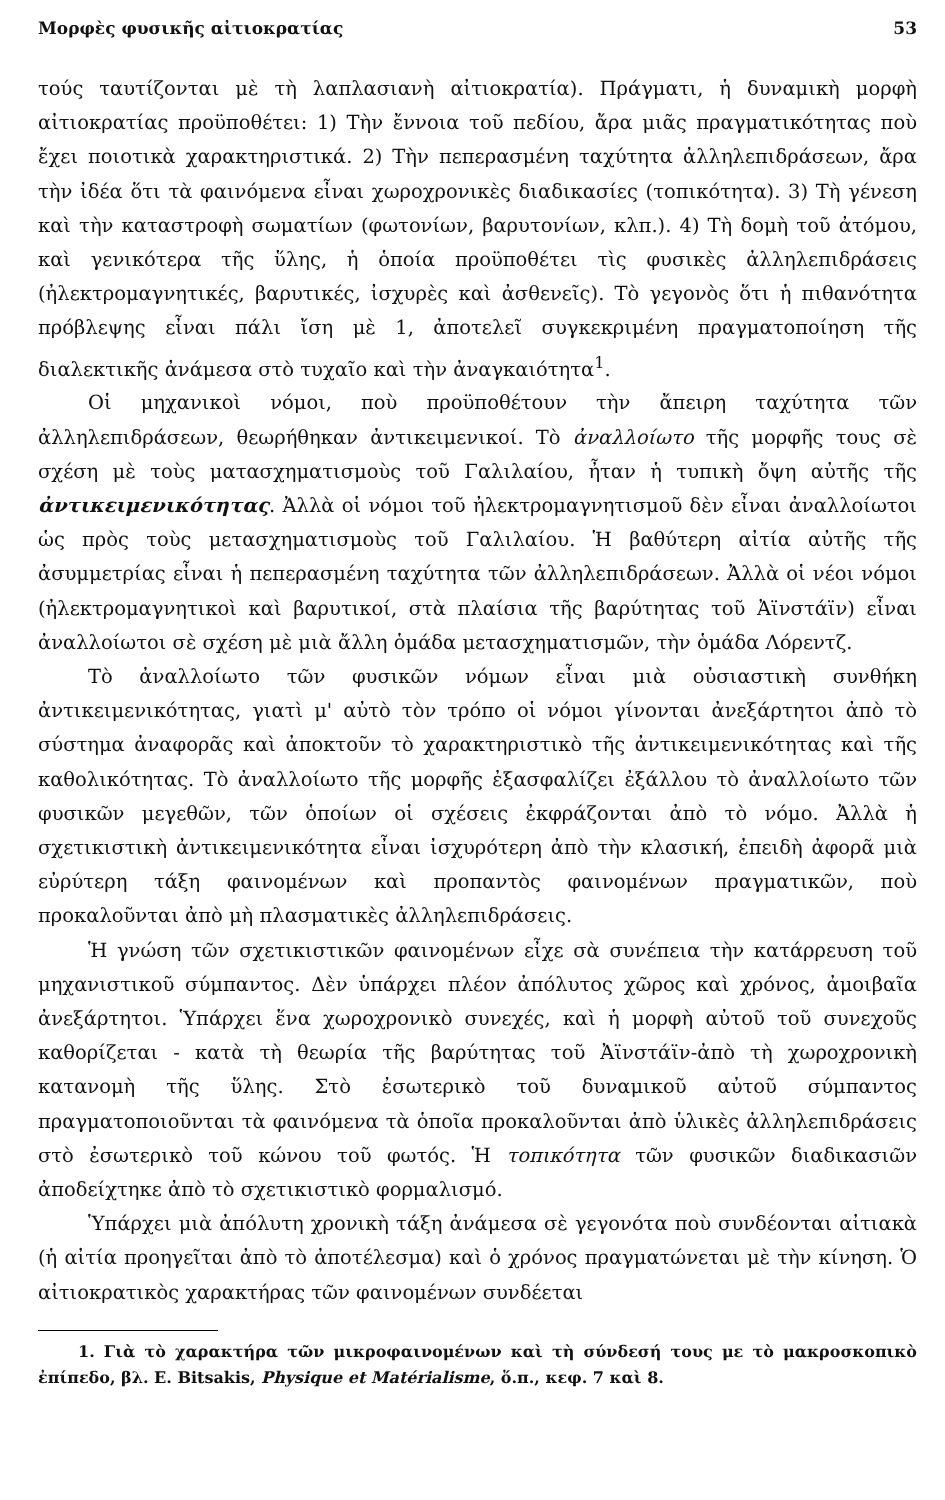Μορφὲς φυσικῆς αἰτιοκρατίας 53
τούς ταυτίζονται μὲ τὴ λαπλασιανὴ αἰτιοκρατία). Πράγματι, ἡ δυναμικὴ μορφὴ αἰτιοκρατίας προϋποθέτει: 1) Τὴν ἔννοια τοῦ πεδίου, ἄρα μιᾶς πραγματικότητας ποὺ ἔχει ποιοτικὰ χαρακτηριστικά. 2) Τὴν πεπερασμένη ταχύτητα ἀλληλεπιδράσεων, ἄρα τὴν ἰδέα ὅτι τὰ φαινόμενα εἶναι χωροχρονικὲς διαδικασίες (τοπικότητα). 3) Τὴ γένεση καὶ τὴν καταστροφὴ σωματίων (φωτονίων, βαρυτονίων, κλπ.). 4) Τὴ δομὴ τοῦ ἀτόμου, καὶ γενικότερα τῆς ὕλης, ἡ ὁποία προϋποθέτει τὶς φυσικὲς ἀλληλεπιδράσεις (ἠλεκτρομαγνητικές, βαρυτικές, ἰσχυρὲς καὶ ἀσθενεῖς). Τὸ γεγονὸς ὅτι ἡ πιθανότητα πρόβλεψης εἶναι πάλι ἴση μὲ 1, ἀποτελεῖ συγκεκριμένη πραγματοποίηση τῆς διαλεκτικῆς ἀνάμεσα στὸ τυχαῖο καὶ τὴν ἀναγκαιότητα<sup>1</sup>.
Οἱ μηχανικοὶ νόμοι, ποὺ προϋποθέτουν τὴν ἄπειρη ταχύτητα τῶν ἀλληλεπιδράσεων, θεωρήθηκαν ἀντικειμενικοί. Τὸ ἀναλλοίωτο τῆς μορφῆς τους σὲ σχέση μὲ τοὺς ματασχηματισμοὺς τοῦ Γαλιλαίου, ἦταν ἡ τυπικὴ ὄψη αὐτῆς τῆς ἀντικειμενικότητας. Ἀλλὰ οἱ νόμοι τοῦ ἠλεκτρομαγνητισμοῦ δὲν εἶναι ἀναλλοίωτοι ὡς πρὸς τοὺς μετασχηματισμοὺς τοῦ Γαλιλαίου. Ἡ βαθύτερη αἰτία αὐτῆς τῆς ἀσυμμετρίας εἶναι ἡ πεπερασμένη ταχύτητα τῶν ἀλληλεπιδράσεων. Ἀλλὰ οἱ νέοι νόμοι (ἠλεκτρομαγνητικοὶ καὶ βαρυτικοί, στὰ πλαίσια τῆς βαρύτητας τοῦ Ἀϊνστάϊν) εἶναι ἀναλλοίωτοι σὲ σχέση μὲ μιὰ ἄλλη ὁμάδα μετασχηματισμῶν, τὴν ὁμάδα Λόρεντζ.
Τὸ ἀναλλοίωτο τῶν φυσικῶν νόμων εἶναι μιὰ οὐσιαστικὴ συνθήκη ἀντικειμενικότητας, γιατὶ μ' αὐτὸ τὸν τρόπο οἱ νόμοι γίνονται ἀνεξάρτητοι ἀπὸ τὸ σύστημα ἀναφορᾶς καὶ ἀποκτοῦν τὸ χαρακτηριστικὸ τῆς ἀντικειμενικότητας καὶ τῆς καθολικότητας. Τὸ ἀναλλοίωτο τῆς μορφῆς ἐξασφαλίζει ἐξάλλου τὸ ἀναλλοίωτο τῶν φυσικῶν μεγεθῶν, τῶν ὁποίων οἱ σχέσεις ἐκφράζονται ἀπὸ τὸ νόμο. Ἀλλὰ ἡ σχετικιστικὴ ἀντικειμενικότητα εἶναι ἰσχυρότερη ἀπὸ τὴν κλασική, ἐπειδὴ ἀφορᾶ μιὰ εὐρύτερη τάξη φαινομένων καὶ προπαντὸς φαινομένων πραγματικῶν, ποὺ προκαλοῦνται ἀπὸ μὴ πλασματικὲς ἀλληλεπιδράσεις.
Ἡ γνώση τῶν σχετικιστικῶν φαινομένων εἶχε σὰ συνέπεια τὴν κατάρρευση τοῦ μηχανιστικοῦ σύμπαντος. Δὲν ὑπάρχει πλέον ἀπόλυτος χῶρος καὶ χρόνος, ἀμοιβαῖα ἀνεξάρτητοι. Ὑπάρχει ἕνα χωροχρονικὸ συνεχές, καὶ ἡ μορφὴ αὐτοῦ τοῦ συνεχοῦς καθορίζεται - κατὰ τὴ θεωρία τῆς βαρύτητας τοῦ Ἀϊνστάϊν-ἀπὸ τὴ χωροχρονικὴ κατανομὴ τῆς ὕλης. Στὸ ἐσωτερικὸ τοῦ δυναμικοῦ αὐτοῦ σύμπαντος πραγματοποιοῦνται τὰ φαινόμενα τὰ ὁποῖα προκαλοῦνται ἀπὸ ὑλικὲς ἀλληλεπιδράσεις στὸ ἐσωτερικὸ τοῦ κώνου τοῦ φωτός. Ἡ τοπικότητα τῶν φυσικῶν διαδικασιῶν ἀποδείχτηκε ἀπὸ τὸ σχετικιστικὸ φορμαλισμό.
Ὑπάρχει μιὰ ἀπόλυτη χρονικὴ τάξη ἀνάμεσα σὲ γεγονότα ποὺ συνδέονται αἰτιακὰ (ἡ αἰτία προηγεῖται ἀπὸ τὸ ἀποτέλεσμα) καὶ ὁ χρόνος πραγματώνεται μὲ τὴν κίνηση. Ὁ αἰτιοκρατικὸς χαρακτήρας τῶν φαινομένων συνδέεται
1. Γιὰ τὸ χαρακτήρα τῶν μικροφαινομένων καὶ τὴ σύνδεσή τους με τὸ μακροσκοπικὸ ἐπίπεδο, βλ. E. Bitsakis, Physique et Matérialisme, ὅ.π., κεφ. 7 καὶ 8.